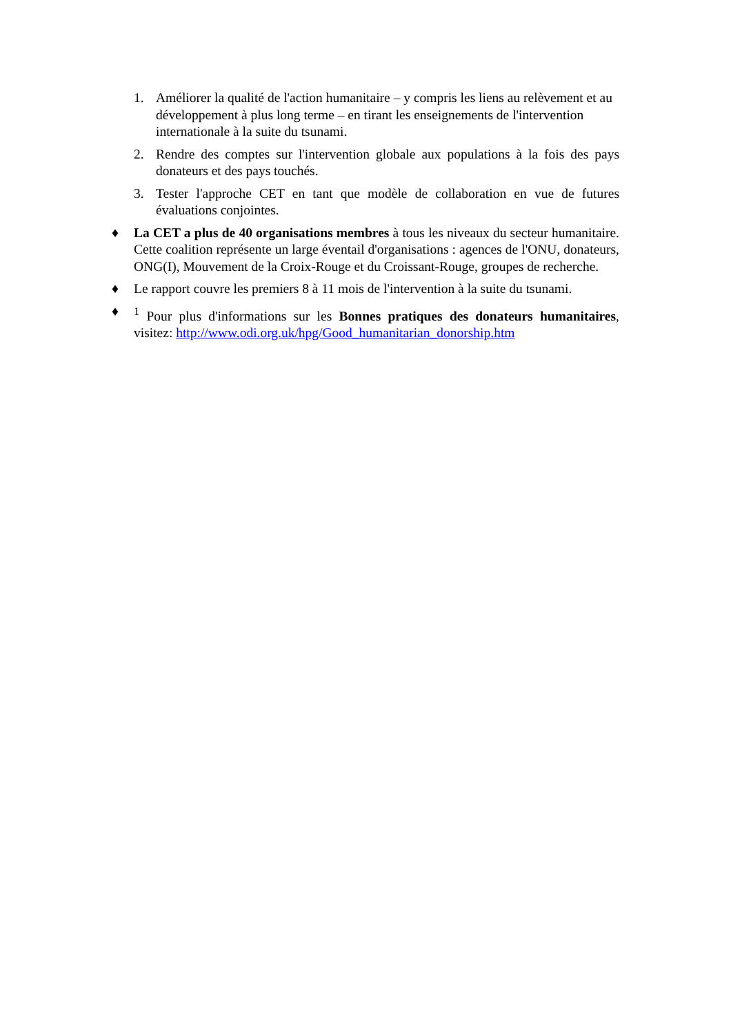1. Améliorer la qualité de l'action humanitaire – y compris les liens au relèvement et au développement à plus long terme – en tirant les enseignements de l'intervention internationale à la suite du tsunami.
2. Rendre des comptes sur l'intervention globale aux populations à la fois des pays donateurs et des pays touchés.
3. Tester l'approche CET en tant que modèle de collaboration en vue de futures évaluations conjointes.
♦ La CET a plus de 40 organisations membres à tous les niveaux du secteur humanitaire. Cette coalition représente un large éventail d'organisations : agences de l'ONU, donateurs, ONG(I), Mouvement de la Croix-Rouge et du Croissant-Rouge, groupes de recherche.
♦ Le rapport couvre les premiers 8 à 11 mois de l'intervention à la suite du tsunami.
♦ <sup>1</sup> Pour plus d'informations sur les Bonnes pratiques des donateurs humanitaires, visitez: http://www.odi.org.uk/hpg/Good_humanitarian_donorship.htm